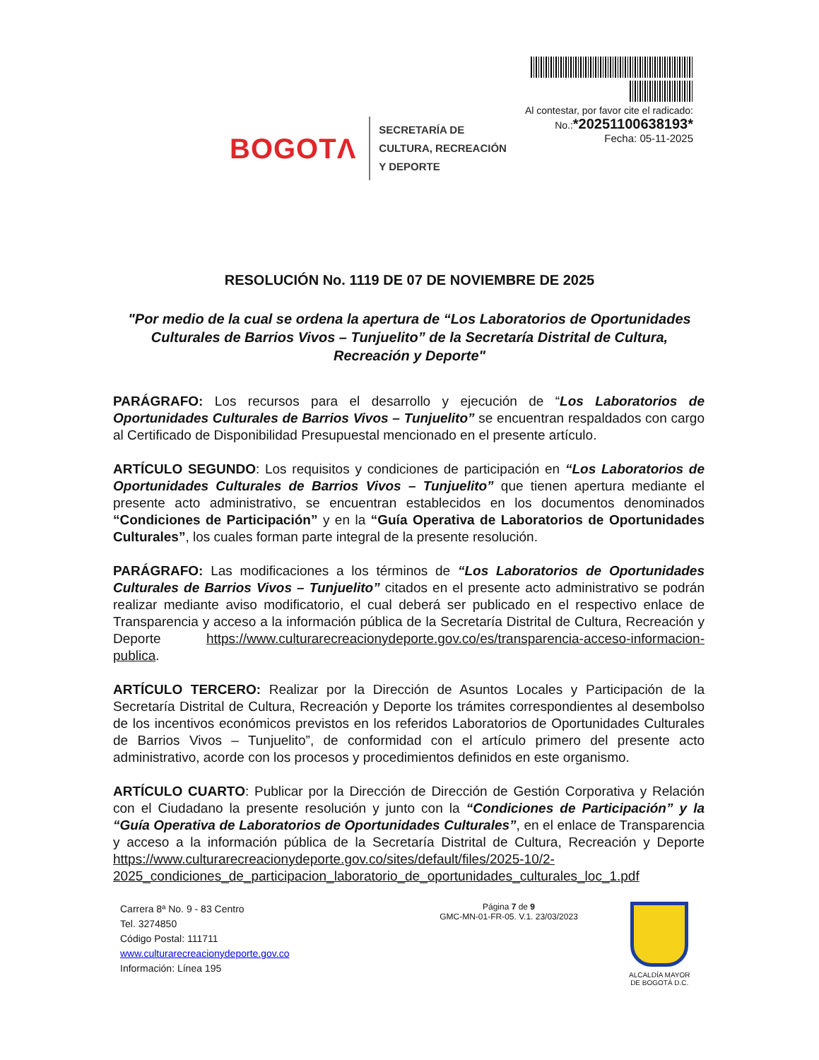BOGOTΛ
SECRETARÍA DE
CULTURA, RECREACIÓN
Y DEPORTE
Al contestar, por favor cite el radicado:
No.:*20251100638193*
Fecha: 05-11-2025
RESOLUCIÓN No. 1119 DE 07 DE NOVIEMBRE DE 2025
"Por medio de la cual se ordena la apertura de “Los Laboratorios de Oportunidades Culturales de Barrios Vivos – Tunjuelito” de la Secretaría Distrital de Cultura, Recreación y Deporte"
PARÁGRAFO: Los recursos para el desarrollo y ejecución de “Los Laboratorios de Oportunidades Culturales de Barrios Vivos – Tunjuelito” se encuentran respaldados con cargo al Certificado de Disponibilidad Presupuestal mencionado en el presente artículo.
ARTÍCULO SEGUNDO: Los requisitos y condiciones de participación en “Los Laboratorios de Oportunidades Culturales de Barrios Vivos – Tunjuelito” que tienen apertura mediante el presente acto administrativo, se encuentran establecidos en los documentos denominados “Condiciones de Participación” y en la “Guía Operativa de Laboratorios de Oportunidades Culturales”, los cuales forman parte integral de la presente resolución.
PARÁGRAFO: Las modificaciones a los términos de “Los Laboratorios de Oportunidades Culturales de Barrios Vivos – Tunjuelito” citados en el presente acto administrativo se podrán realizar mediante aviso modificatorio, el cual deberá ser publicado en el respectivo enlace de Transparencia y acceso a la información pública de la Secretaría Distrital de Cultura, Recreación y Deporte https://www.culturarecreacionydeporte.gov.co/es/transparencia-acceso-informacion-publica.
ARTÍCULO TERCERO: Realizar por la Dirección de Asuntos Locales y Participación de la Secretaría Distrital de Cultura, Recreación y Deporte los trámites correspondientes al desembolso de los incentivos económicos previstos en los referidos Laboratorios de Oportunidades Culturales de Barrios Vivos – Tunjuelito”, de conformidad con el artículo primero del presente acto administrativo, acorde con los procesos y procedimientos definidos en este organismo.
ARTÍCULO CUARTO: Publicar por la Dirección de Dirección de Gestión Corporativa y Relación con el Ciudadano la presente resolución y junto con la “Condiciones de Participación” y la “Guía Operativa de Laboratorios de Oportunidades Culturales”, en el enlace de Transparencia y acceso a la información pública de la Secretaría Distrital de Cultura, Recreación y Deporte https://www.culturarecreacionydeporte.gov.co/sites/default/files/2025-10/2-2025_condiciones_de_participacion_laboratorio_de_oportunidades_culturales_loc_1.pdf
Carrera 8ª No. 9 - 83 Centro
Tel. 3274850
Código Postal: 111711
www.culturarecreacionydeporte.gov.co
Información: Línea 195
Página 7 de 9
GMC-MN-01-FR-05. V.1. 23/03/2023
ALCALDÍA MAYOR
DE BOGOTÁ D.C.